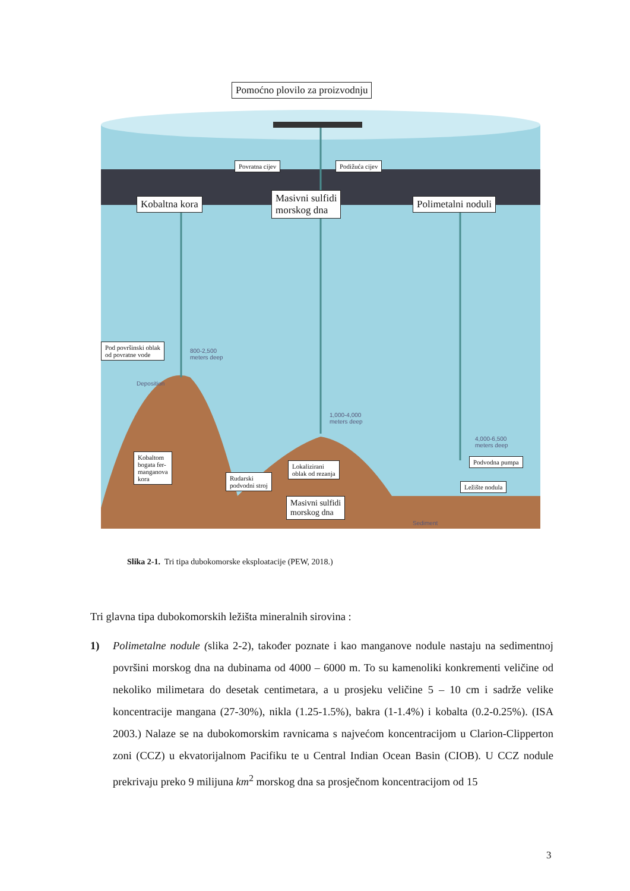Pomoćno plovilo za proizvodnju
Povratna cijev Podižuća cijev
Kobaltna kora
Masivni sulfidi
morskog dna
Polimetalni noduli
Pod površinski oblak
od povratne vode
800-2,500
meters deep
Deposition
1,000-4,000
meters deep
4,000-6,500
meters deep
Kobaltom
bogata fer-
manganova
kora
Lokalizirani
oblak od rezanja
Podvodna pumpa
Rudarski
podvodni stroj
Ležište nodula
Masivni sulfidi
morskog dna
Sediment
Slika 2-1. Tri tipa dubokomorske eksploatacije (PEW, 2018.)
Tri glavna tipa dubokomorskih ležišta mineralnih sirovina :
1) Polimetalne nodule (slika 2-2), također poznate i kao manganove nodule nastaju na sedimentnoj površini morskog dna na dubinama od 4000 – 6000 m. To su kamenoliki konkrementi veličine od nekoliko milimetara do desetak centimetara, a u prosjeku veličine 5 – 10 cm i sadrže velike koncentracije mangana (27-30%), nikla (1.25-1.5%), bakra (1-1.4%) i kobalta (0.2-0.25%). (ISA 2003.) Nalaze se na dubokomorskim ravnicama s najvećom koncentracijom u Clarion-Clipperton zoni (CCZ) u ekvatorijalnom Pacifiku te u Central Indian Ocean Basin (CIOB). U CCZ nodule prekrivaju preko 9 milijuna km<sup>2</sup> morskog dna sa prosječnom koncentracijom od 15
3